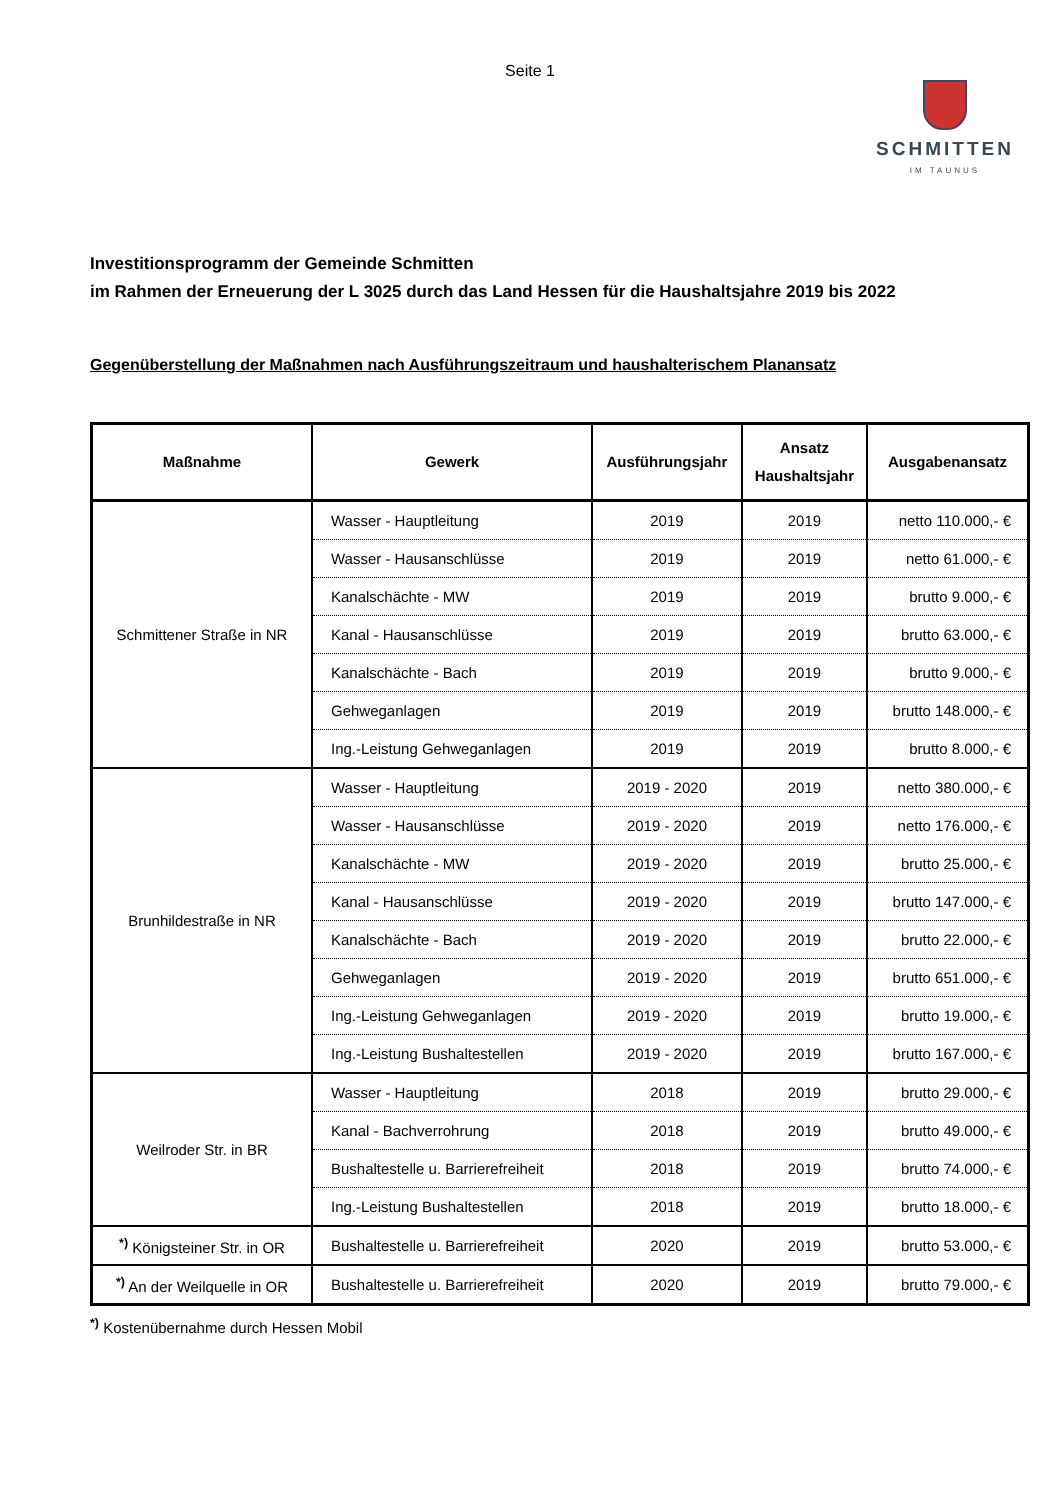Seite 1
SCHMITTEN
IM TAUNUS
Investitionsprogramm der Gemeinde Schmitten
im Rahmen der Erneuerung der L 3025 durch das Land Hessen für die Haushaltsjahre 2019 bis 2022
Gegenüberstellung der Maßnahmen nach Ausführungszeitraum und haushalterischem Planansatz
| Maßnahme | Gewerk | Ausführungsjahr | Ansatz Haushaltsjahr | Ausgabenansatz |
| --- | --- | --- | --- | --- |
| Schmittener Straße in NR | Wasser - Hauptleitung | 2019 | 2019 | netto 110.000,- € |
| | Wasser - Hausanschlüsse | 2019 | 2019 | netto 61.000,- € |
| | Kanalschächte - MW | 2019 | 2019 | brutto 9.000,- € |
| | Kanal - Hausanschlüsse | 2019 | 2019 | brutto 63.000,- € |
| | Kanalschächte - Bach | 2019 | 2019 | brutto 9.000,- € |
| | Gehweganlagen | 2019 | 2019 | brutto 148.000,- € |
| | Ing.-Leistung Gehweganlagen | 2019 | 2019 | brutto 8.000,- € |
| Brunhildestraße in NR | Wasser - Hauptleitung | 2019 - 2020 | 2019 | netto 380.000,- € |
| | Wasser - Hausanschlüsse | 2019 - 2020 | 2019 | netto 176.000,- € |
| | Kanalschächte - MW | 2019 - 2020 | 2019 | brutto 25.000,- € |
| | Kanal - Hausanschlüsse | 2019 - 2020 | 2019 | brutto 147.000,- € |
| | Kanalschächte - Bach | 2019 - 2020 | 2019 | brutto 22.000,- € |
| | Gehweganlagen | 2019 - 2020 | 2019 | brutto 651.000,- € |
| | Ing.-Leistung Gehweganlagen | 2019 - 2020 | 2019 | brutto 19.000,- € |
| | Ing.-Leistung Bushaltestellen | 2019 - 2020 | 2019 | brutto 167.000,- € |
| Weilroder Str. in BR | Wasser - Hauptleitung | 2018 | 2019 | brutto 29.000,- € |
| | Kanal - Bachverrohrung | 2018 | 2019 | brutto 49.000,- € |
| | Bushaltestelle u. Barrierefreiheit | 2018 | 2019 | brutto 74.000,- € |
| | Ing.-Leistung Bushaltestellen | 2018 | 2019 | brutto 18.000,- € |
| <sup>*)</sup> Königsteiner Str. in OR | Bushaltestelle u. Barrierefreiheit | 2020 | 2019 | brutto 53.000,- € |
| <sup>*)</sup> An der Weilquelle in OR | Bushaltestelle u. Barrierefreiheit | 2020 | 2019 | brutto 79.000,- € |
<sup>*)</sup> Kostenübernahme durch Hessen Mobil